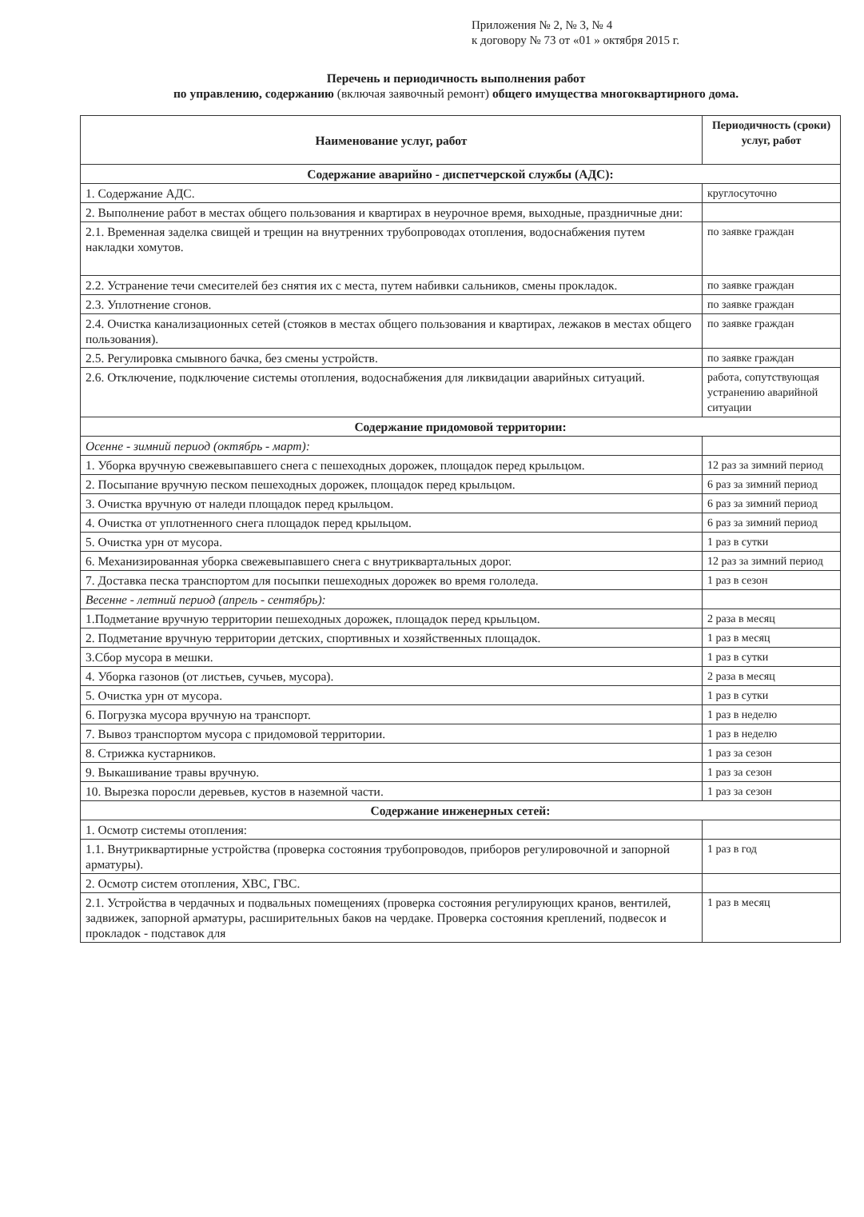Приложения № 2, № 3, № 4
к договору № 73 от «01 » октября 2015 г.
Перечень и периодичность выполнения работ
по управлению, содержанию (включая заявочный ремонт) общего имущества многоквартирного дома.
| Наименование услуг, работ | Периодичность (сроки) услуг, работ |
| --- | --- |
| Содержание аварийно - диспетчерской службы (АДС): | |
| 1. Содержание АДС. | круглосуточно |
| 2. Выполнение работ в местах общего пользования и квартирах в неурочное время, выходные, праздничные дни: | |
| 2.1. Временная заделка свищей и трещин на внутренних трубопроводах отопления, водоснабжения путем накладки хомутов. | по заявке граждан |
| 2.2. Устранение течи смесителей без снятия их с места, путем набивки сальников, смены прокладок. | по заявке граждан |
| 2.3. Уплотнение сгонов. | по заявке граждан |
| 2.4. Очистка канализационных сетей (стояков в местах общего пользования и квартирах, лежаков в местах общего пользования). | по заявке граждан |
| 2.5. Регулировка смывного бачка, без смены устройств. | по заявке граждан |
| 2.6. Отключение, подключение системы отопления, водоснабжения для ликвидации аварийных ситуаций. | работа, сопутствующая устранению аварийной ситуации |
| Содержание придомовой территории: | |
| Осенне - зимний период (октябрь - март): | |
| 1. Уборка вручную свежевыпавшего снега с пешеходных дорожек, площадок перед крыльцом. | 12 раз за зимний период |
| 2. Посыпание вручную песком пешеходных дорожек, площадок перед крыльцом. | 6 раз за зимний период |
| 3. Очистка вручную от наледи площадок перед крыльцом. | 6 раз за зимний период |
| 4. Очистка от уплотненного снега площадок перед крыльцом. | 6 раз за зимний период |
| 5. Очистка урн от мусора. | 1 раз в сутки |
| 6. Механизированная уборка свежевыпавшего снега с внутриквартальных дорог. | 12 раз за зимний период |
| 7. Доставка песка транспортом для посыпки пешеходных дорожек во время гололеда. | 1 раз в сезон |
| Весенне - летний период (апрель - сентябрь): | |
| 1.Подметание вручную территории пешеходных дорожек, площадок перед крыльцом. | 2 раза в месяц |
| 2. Подметание вручную территории детских, спортивных и хозяйственных площадок. | 1 раз в месяц |
| 3.Сбор мусора в мешки. | 1 раз в сутки |
| 4. Уборка газонов (от листьев, сучьев, мусора). | 2 раза в месяц |
| 5. Очистка урн от мусора. | 1 раз в сутки |
| 6. Погрузка мусора вручную на транспорт. | 1 раз в неделю |
| 7. Вывоз транспортом мусора с придомовой территории. | 1 раз в неделю |
| 8. Стрижка кустарников. | 1 раз за сезон |
| 9. Выкашивание травы вручную. | 1 раз за сезон |
| 10. Вырезка поросли деревьев, кустов в наземной части. | 1 раз за сезон |
| Содержание инженерных сетей: | |
| 1. Осмотр системы отопления: | |
| 1.1. Внутриквартирные устройства (проверка состояния трубопроводов, приборов регулировочной и запорной арматуры). | 1 раз в год |
| 2. Осмотр систем отопления, ХВС, ГВС. | |
| 2.1. Устройства в чердачных и подвальных помещениях (проверка состояния регулирующих кранов, вентилей, задвижек, запорной арматуры, расширительных баков на чердаке. Проверка состояния креплений, подвесок и прокладок - подставок для | 1 раз в месяц |